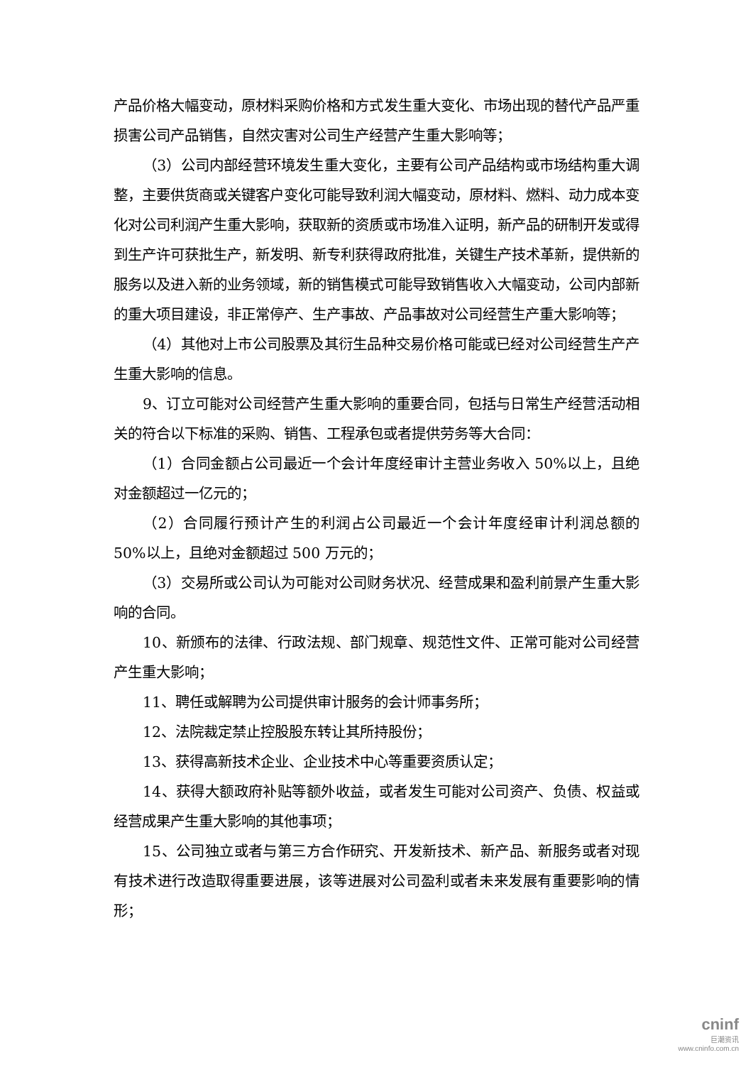产品价格大幅变动，原材料采购价格和方式发生重大变化、市场出现的替代产品严重损害公司产品销售，自然灾害对公司生产经营产生重大影响等；
（3）公司内部经营环境发生重大变化，主要有公司产品结构或市场结构重大调整，主要供货商或关键客户变化可能导致利润大幅变动，原材料、燃料、动力成本变化对公司利润产生重大影响，获取新的资质或市场准入证明，新产品的研制开发或得到生产许可获批生产，新发明、新专利获得政府批准，关键生产技术革新，提供新的服务以及进入新的业务领域，新的销售模式可能导致销售收入大幅变动，公司内部新的重大项目建设，非正常停产、生产事故、产品事故对公司经营生产重大影响等；
（4）其他对上市公司股票及其衍生品种交易价格可能或已经对公司经营生产产生重大影响的信息。
9、订立可能对公司经营产生重大影响的重要合同，包括与日常生产经营活动相关的符合以下标准的采购、销售、工程承包或者提供劳务等大合同：
（1）合同金额占公司最近一个会计年度经审计主营业务收入 50%以上，且绝对金额超过一亿元的；
（2）合同履行预计产生的利润占公司最近一个会计年度经审计利润总额的 50%以上，且绝对金额超过 500 万元的；
（3）交易所或公司认为可能对公司财务状况、经营成果和盈利前景产生重大影响的合同。
10、新颁布的法律、行政法规、部门规章、规范性文件、正常可能对公司经营产生重大影响；
11、聘任或解聘为公司提供审计服务的会计师事务所；
12、法院裁定禁止控股股东转让其所持股份；
13、获得高新技术企业、企业技术中心等重要资质认定；
14、获得大额政府补贴等额外收益，或者发生可能对公司资产、负债、权益或经营成果产生重大影响的其他事项；
15、公司独立或者与第三方合作研究、开发新技术、新产品、新服务或者对现有技术进行改造取得重要进展，该等进展对公司盈利或者未来发展有重要影响的情形；
cninf
巨潮资讯
www.cninfo.com.cn